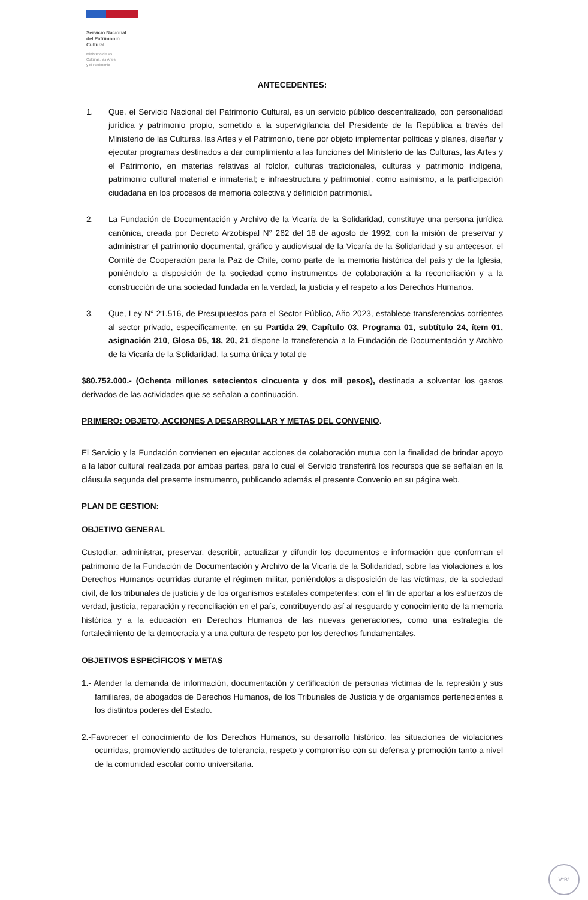Servicio Nacional
del Patrimonio
Cultural
Ministerio de las
Culturas, las Artes
y el Patrimonio
ANTECEDENTES:
1. Que, el Servicio Nacional del Patrimonio Cultural, es un servicio público descentralizado, con personalidad jurídica y patrimonio propio, sometido a la supervigilancia del Presidente de la República a través del Ministerio de las Culturas, las Artes y el Patrimonio, tiene por objeto implementar políticas y planes, diseñar y ejecutar programas destinados a dar cumplimiento a las funciones del Ministerio de las Culturas, las Artes y el Patrimonio, en materias relativas al folclor, culturas tradicionales, culturas y patrimonio indígena, patrimonio cultural material e inmaterial; e infraestructura y patrimonial, como asimismo, a la participación ciudadana en los procesos de memoria colectiva y definición patrimonial.
2. La Fundación de Documentación y Archivo de la Vicaría de la Solidaridad, constituye una persona jurídica canónica, creada por Decreto Arzobispal N° 262 del 18 de agosto de 1992, con la misión de preservar y administrar el patrimonio documental, gráfico y audiovisual de la Vicaría de la Solidaridad y su antecesor, el Comité de Cooperación para la Paz de Chile, como parte de la memoria histórica del país y de la Iglesia, poniéndolo a disposición de la sociedad como instrumentos de colaboración a la reconciliación y a la construcción de una sociedad fundada en la verdad, la justicia y el respeto a los Derechos Humanos.
3. Que, Ley N° 21.516, de Presupuestos para el Sector Público, Año 2023, establece transferencias corrientes al sector privado, específicamente, en su Partida 29, Capítulo 03, Programa 01, subtítulo 24, ítem 01, asignación 210, Glosa 05, 18, 20, 21 dispone la transferencia a la Fundación de Documentación y Archivo de la Vicaría de la Solidaridad, la suma única y total de
$80.752.000.- (Ochenta millones setecientos cincuenta y dos mil pesos), destinada a solventar los gastos derivados de las actividades que se señalan a continuación.
PRIMERO: OBJETO, ACCIONES A DESARROLLAR Y METAS DEL CONVENIO.
El Servicio y la Fundación convienen en ejecutar acciones de colaboración mutua con la finalidad de brindar apoyo a la labor cultural realizada por ambas partes, para lo cual el Servicio transferirá los recursos que se señalan en la cláusula segunda del presente instrumento, publicando además el presente Convenio en su página web.
PLAN DE GESTION:
OBJETIVO GENERAL
Custodiar, administrar, preservar, describir, actualizar y difundir los documentos e información que conforman el patrimonio de la Fundación de Documentación y Archivo de la Vicaría de la Solidaridad, sobre las violaciones a los Derechos Humanos ocurridas durante el régimen militar, poniéndolos a disposición de las víctimas, de la sociedad civil, de los tribunales de justicia y de los organismos estatales competentes; con el fin de aportar a los esfuerzos de verdad, justicia, reparación y reconciliación en el país, contribuyendo así al resguardo y conocimiento de la memoria histórica y a la educación en Derechos Humanos de las nuevas generaciones, como una estrategia de fortalecimiento de la democracia y a una cultura de respeto por los derechos fundamentales.
OBJETIVOS ESPECÍFICOS Y METAS
1.- Atender la demanda de información, documentación y certificación de personas víctimas de la represión y sus familiares, de abogados de Derechos Humanos, de los Tribunales de Justicia y de organismos pertenecientes a los distintos poderes del Estado.
2.-Favorecer el conocimiento de los Derechos Humanos, su desarrollo histórico, las situaciones de violaciones ocurridas, promoviendo actitudes de tolerancia, respeto y compromiso con su defensa y promoción tanto a nivel de la comunidad escolar como universitaria.
V°B°